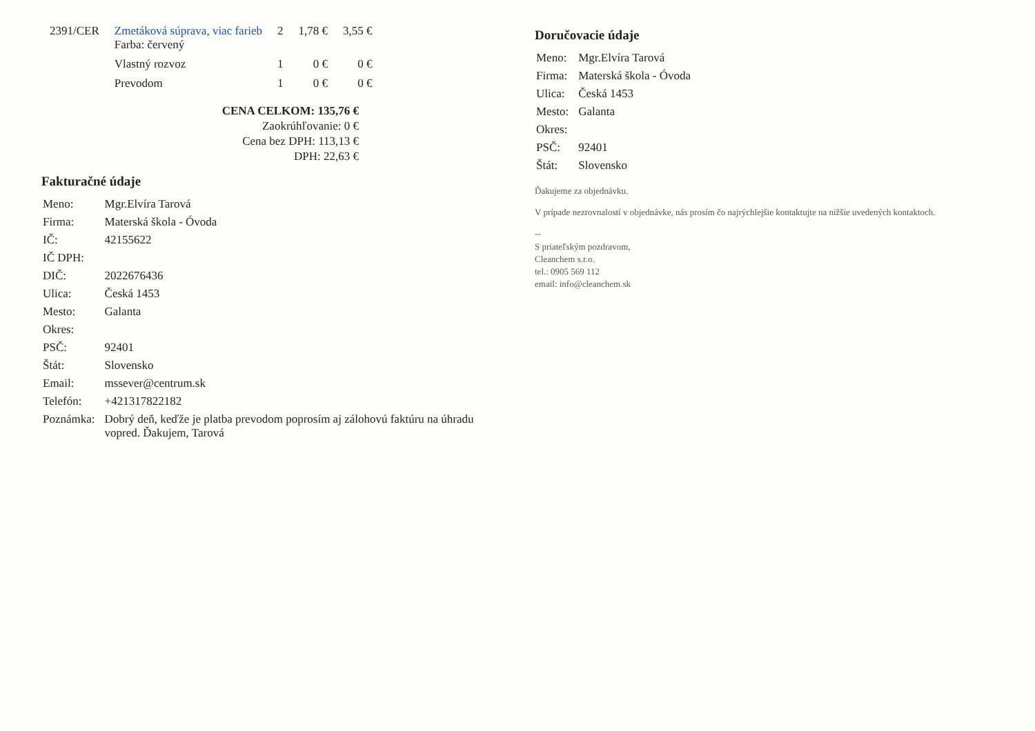| 2391/CER | Zmetáková súprava, viac farieb Farba: červený | 2 | 1,78 € | 3,55 € |
| | Vlastný rozvoz | 1 | 0 € | 0 € |
| | Prevodom | 1 | 0 € | 0 € |
CENA CELKOM: 135,76 €
Zaokrúhľovanie: 0 €
Cena bez DPH: 113,13 €
DPH: 22,63 €
Fakturačné údaje
| Meno: | Mgr.Elvíra Tarová |
| Firma: | Materská škola - Óvoda |
| IČ: | 42155622 |
| IČ DPH: | |
| DIČ: | 2022676436 |
| Ulica: | Česká 1453 |
| Mesto: | Galanta |
| Okres: | |
| PSČ: | 92401 |
| Štát: | Slovensko |
| Email: | mssever@centrum.sk |
| Telefón: | +421317822182 |
| Poznámka: | Dobrý deň, keďže je platba prevodom poprosím aj zálohovú faktúru na úhradu vopred. Ďakujem, Tarová |
Doručovacie údaje
| Meno: | Mgr.Elvíra Tarová |
| Firma: | Materská škola - Óvoda |
| Ulica: | Česká 1453 |
| Mesto: | Galanta |
| Okres: | |
| PSČ: | 92401 |
| Štát: | Slovensko |
Ďakujeme za objednávku.
V prípade nezrovnalostí v objednávke, nás prosím čo najrýchlejšie kontaktujte na nižšie uvedených kontaktoch.
--
S priateľským pozdravom,
Cleanchem s.r.o.
tel.: 0905 569 112
email: info@cleanchem.sk